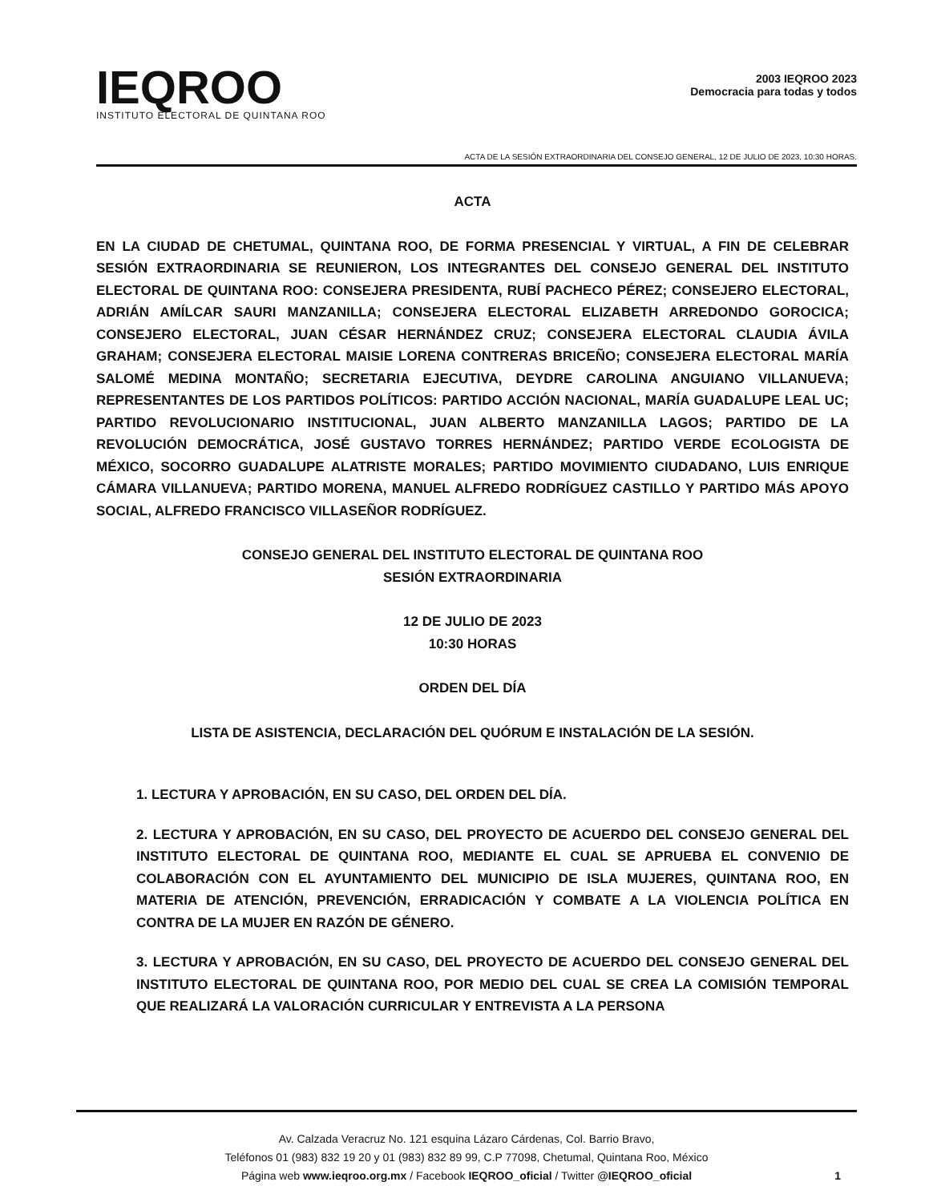IEQROO
INSTITUTO ELECTORAL DE QUINTANA ROO
2003 IEQROO 2023
Democracia para todas y todos
ACTA DE LA SESIÓN EXTRAORDINARIA DEL CONSEJO GENERAL, 12 DE JULIO DE 2023, 10:30 HORAS.
ACTA
EN LA CIUDAD DE CHETUMAL, QUINTANA ROO, DE FORMA PRESENCIAL Y VIRTUAL, A FIN DE CELEBRAR SESIÓN EXTRAORDINARIA SE REUNIERON, LOS INTEGRANTES DEL CONSEJO GENERAL DEL INSTITUTO ELECTORAL DE QUINTANA ROO: CONSEJERA PRESIDENTA, RUBÍ PACHECO PÉREZ; CONSEJERO ELECTORAL, ADRIÁN AMÍLCAR SAURI MANZANILLA; CONSEJERA ELECTORAL ELIZABETH ARREDONDO GOROCICA; CONSEJERO ELECTORAL, JUAN CÉSAR HERNÁNDEZ CRUZ; CONSEJERA ELECTORAL CLAUDIA ÁVILA GRAHAM; CONSEJERA ELECTORAL MAISIE LORENA CONTRERAS BRICEÑO; CONSEJERA ELECTORAL MARÍA SALOMÉ MEDINA MONTAÑO; SECRETARIA EJECUTIVA, DEYDRE CAROLINA ANGUIANO VILLANUEVA; REPRESENTANTES DE LOS PARTIDOS POLÍTICOS: PARTIDO ACCIÓN NACIONAL, MARÍA GUADALUPE LEAL UC; PARTIDO REVOLUCIONARIO INSTITUCIONAL, JUAN ALBERTO MANZANILLA LAGOS; PARTIDO DE LA REVOLUCIÓN DEMOCRÁTICA, JOSÉ GUSTAVO TORRES HERNÁNDEZ; PARTIDO VERDE ECOLOGISTA DE MÉXICO, SOCORRO GUADALUPE ALATRISTE MORALES; PARTIDO MOVIMIENTO CIUDADANO, LUIS ENRIQUE CÁMARA VILLANUEVA; PARTIDO MORENA, MANUEL ALFREDO RODRÍGUEZ CASTILLO Y PARTIDO MÁS APOYO SOCIAL, ALFREDO FRANCISCO VILLASEÑOR RODRÍGUEZ.
CONSEJO GENERAL DEL INSTITUTO ELECTORAL DE QUINTANA ROO
SESIÓN EXTRAORDINARIA
12 DE JULIO DE 2023
10:30 HORAS
ORDEN DEL DÍA
LISTA DE ASISTENCIA, DECLARACIÓN DEL QUÓRUM E INSTALACIÓN DE LA SESIÓN.
1. LECTURA Y APROBACIÓN, EN SU CASO, DEL ORDEN DEL DÍA.
2. LECTURA Y APROBACIÓN, EN SU CASO, DEL PROYECTO DE ACUERDO DEL CONSEJO GENERAL DEL INSTITUTO ELECTORAL DE QUINTANA ROO, MEDIANTE EL CUAL SE APRUEBA EL CONVENIO DE COLABORACIÓN CON EL AYUNTAMIENTO DEL MUNICIPIO DE ISLA MUJERES, QUINTANA ROO, EN MATERIA DE ATENCIÓN, PREVENCIÓN, ERRADICACIÓN Y COMBATE A LA VIOLENCIA POLÍTICA EN CONTRA DE LA MUJER EN RAZÓN DE GÉNERO.
3. LECTURA Y APROBACIÓN, EN SU CASO, DEL PROYECTO DE ACUERDO DEL CONSEJO GENERAL DEL INSTITUTO ELECTORAL DE QUINTANA ROO, POR MEDIO DEL CUAL SE CREA LA COMISIÓN TEMPORAL QUE REALIZARÁ LA VALORACIÓN CURRICULAR Y ENTREVISTA A LA PERSONA
Av. Calzada Veracruz No. 121 esquina Lázaro Cárdenas, Col. Barrio Bravo,
Teléfonos 01 (983) 832 19 20 y 01 (983) 832 89 99, C.P 77098, Chetumal, Quintana Roo, México
Página web www.ieqroo.org.mx / Facebook IEQROO_oficial / Twitter @IEQROO_oficial
1